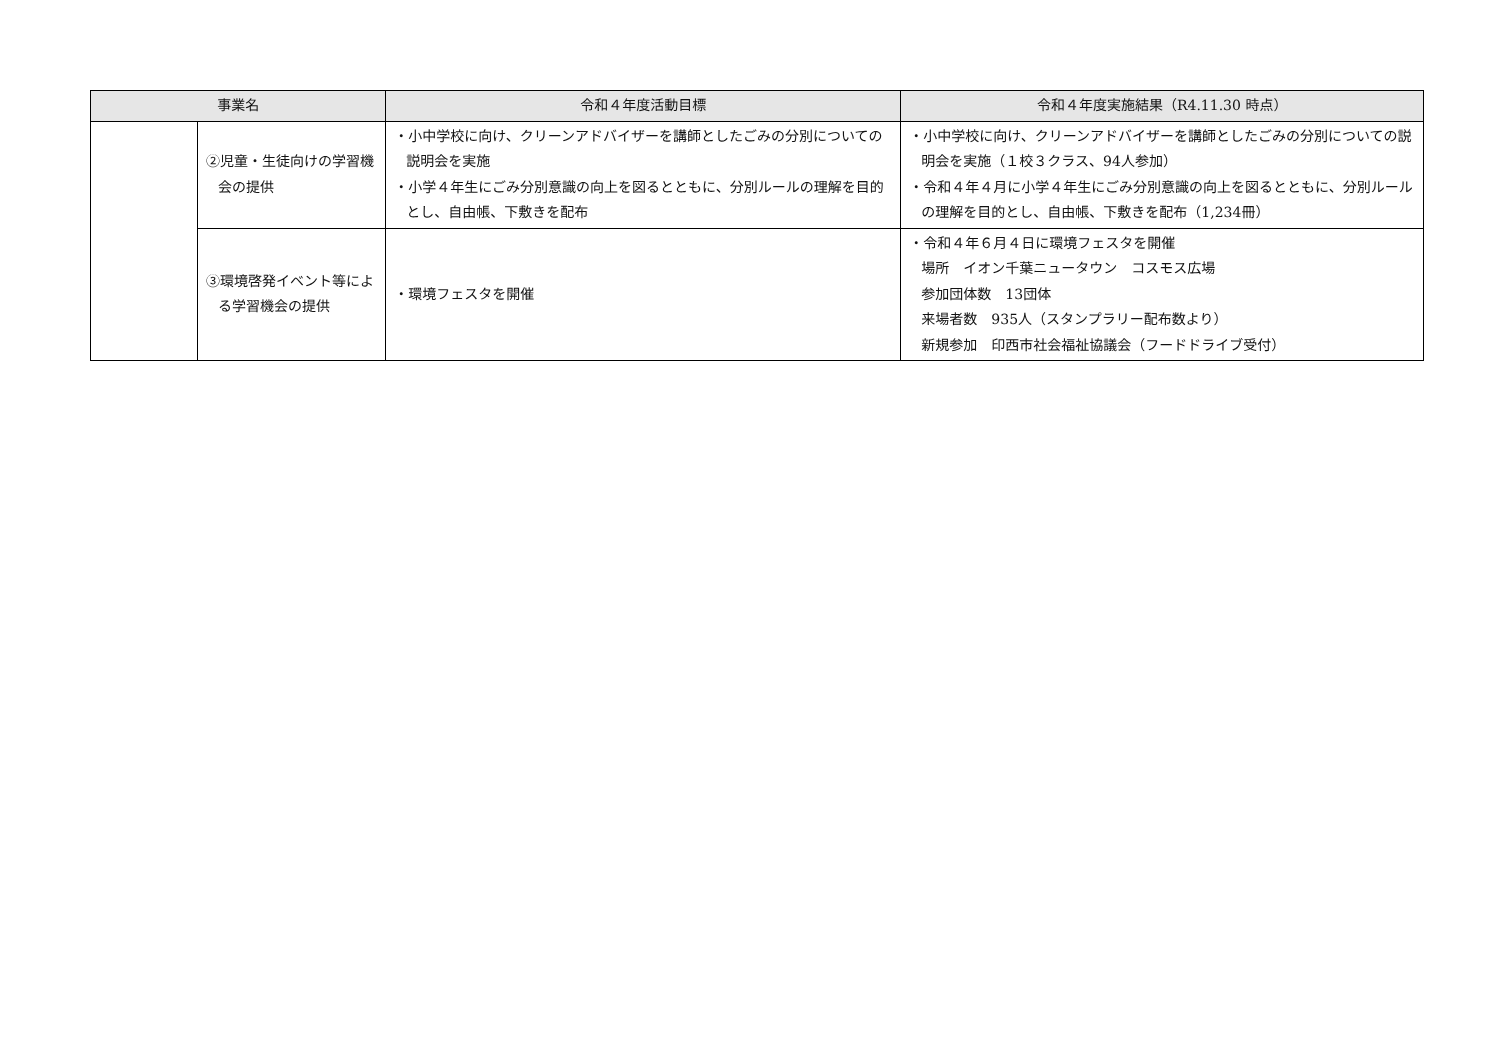| 事業名 | | 令和４年度活動目標 | 令和４年度実施結果（R4.11.30 時点） |
| --- | --- | --- | --- |
| | ②児童・生徒向けの学習機会の提供 | ・小中学校に向け、クリーンアドバイザーを講師としたごみの分別についての説明会を実施 ・小学４年生にごみ分別意識の向上を図るとともに、分別ルールの理解を目的とし、自由帳、下敷きを配布 | ・小中学校に向け、クリーンアドバイザーを講師としたごみの分別についての説明会を実施（１校３クラス、94人参加） ・令和４年４月に小学４年生にごみ分別意識の向上を図るとともに、分別ルールの理解を目的とし、自由帳、下敷きを配布（1,234冊） |
| | ③環境啓発イベント等による学習機会の提供 | ・環境フェスタを開催 | ・令和４年６月４日に環境フェスタを開催 場所 イオン千葉ニュータウン コスモス広場 参加団体数 13団体 来場者数 935人（スタンプラリー配布数より） 新規参加 印西市社会福祉協議会（フードドライブ受付） |